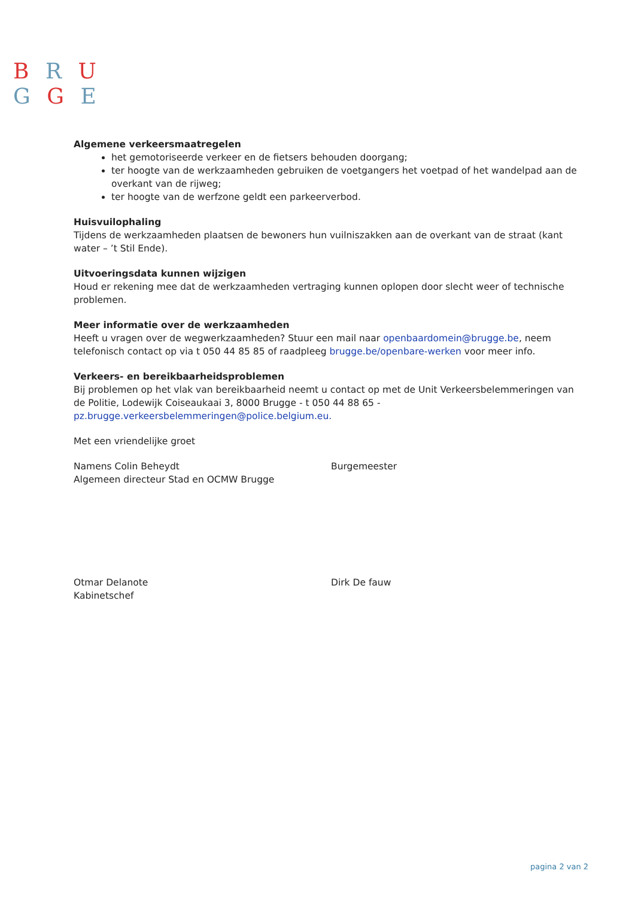B R U
G G E
Algemene verkeersmaatregelen
het gemotoriseerde verkeer en de fietsers behouden doorgang;
ter hoogte van de werkzaamheden gebruiken de voetgangers het voetpad of het wandelpad aan de overkant van de rijweg;
ter hoogte van de werfzone geldt een parkeerverbod.
Huisvuilophaling
Tijdens de werkzaamheden plaatsen de bewoners hun vuilniszakken aan de overkant van de straat (kant water – ’t Stil Ende).
Uitvoeringsdata kunnen wijzigen
Houd er rekening mee dat de werkzaamheden vertraging kunnen oplopen door slecht weer of technische problemen.
Meer informatie over de werkzaamheden
Heeft u vragen over de wegwerkzaamheden? Stuur een mail naar openbaardomein@brugge.be, neem telefonisch contact op via t 050 44 85 85 of raadpleeg brugge.be/openbare-werken voor meer info.
Verkeers- en bereikbaarheidsproblemen
Bij problemen op het vlak van bereikbaarheid neemt u contact op met de Unit Verkeersbelemmeringen van de Politie, Lodewijk Coiseaukaai 3, 8000 Brugge - t 050 44 88 65 - pz.brugge.verkeersbelemmeringen@police.belgium.eu.
Met een vriendelijke groet
Namens Colin Beheydt
Algemeen directeur Stad en OCMW Brugge
Burgemeester
Otmar Delanote
Kabinetschef
Dirk De fauw
pagina 2 van 2